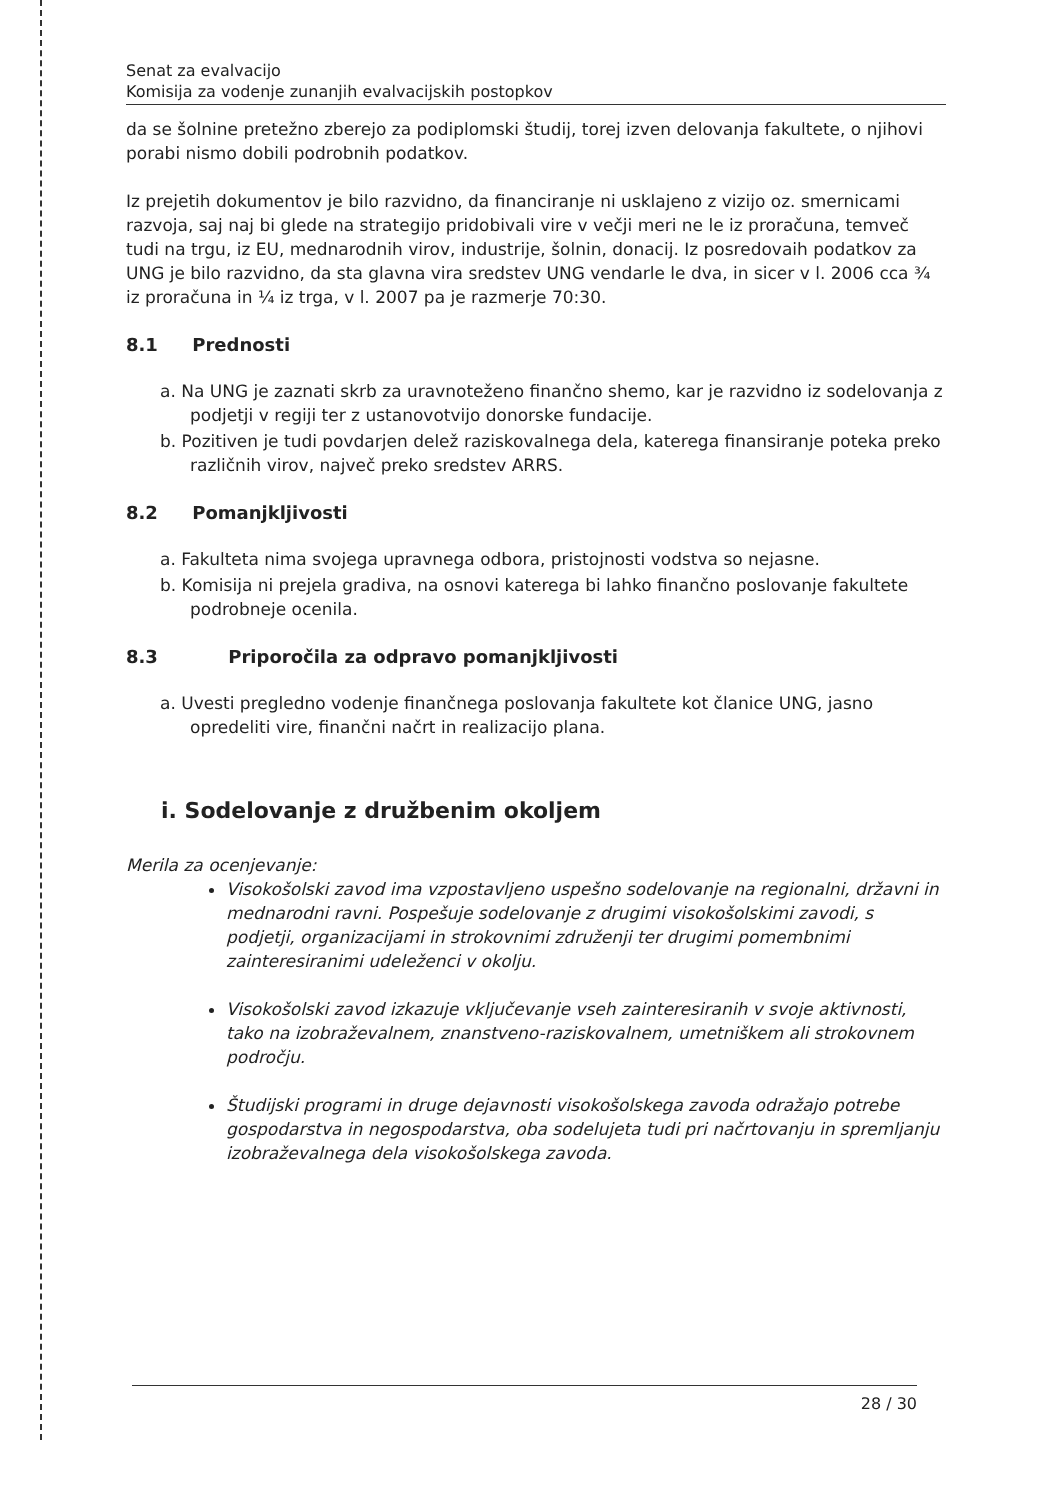Senat za evalvacijo
Komisija za vodenje zunanjih evalvacijskih postopkov
da se šolnine pretežno zberejo za podiplomski študij, torej izven delovanja fakultete, o njihovi porabi nismo dobili podrobnih podatkov.
Iz prejetih dokumentov je bilo razvidno, da financiranje ni usklajeno z vizijo oz. smernicami razvoja, saj naj bi glede na strategijo pridobivali vire v večji meri ne le iz proračuna, temveč tudi na trgu, iz EU, mednarodnih virov, industrije, šolnin, donacij. Iz posredovaih podatkov za UNG je bilo razvidno, da sta glavna vira sredstev UNG vendarle le dva, in sicer v l. 2006 cca ¾ iz proračuna in ¼ iz trga, v l. 2007 pa je razmerje 70:30.
8.1 Prednosti
a. Na UNG je zaznati skrb za uravnoteženo finančno shemo, kar je razvidno iz sodelovanja z podjetji v regiji ter z ustanovotvijo donorske fundacije.
b. Pozitiven je tudi povdarjen delež raziskovalnega dela, katerega finansiranje poteka preko različnih virov, največ preko sredstev ARRS.
8.2 Pomanjkljivosti
a. Fakulteta nima svojega upravnega odbora, pristojnosti vodstva so nejasne.
b. Komisija ni prejela gradiva, na osnovi katerega bi lahko finančno poslovanje fakultete podrobneje ocenila.
8.3 Priporočila za odpravo pomanjkljivosti
a. Uvesti pregledno vodenje finančnega poslovanja fakultete kot članice UNG, jasno opredeliti vire, finančni načrt in realizacijo plana.
i. Sodelovanje z družbenim okoljem
Merila za ocenjevanje:
Visokošolski zavod ima vzpostavljeno uspešno sodelovanje na regionalni, državni in mednarodni ravni. Pospešuje sodelovanje z drugimi visokošolskimi zavodi, s podjetji, organizacijami in strokovnimi združenji ter drugimi pomembnimi zainteresiranimi udeleženci v okolju.
Visokošolski zavod izkazuje vključevanje vseh zainteresiranih v svoje aktivnosti, tako na izobraževalnem, znanstveno-raziskovalnem, umetniškem ali strokovnem področju.
Študijski programi in druge dejavnosti visokošolskega zavoda odražajo potrebe gospodarstva in negospodarstva, oba sodelujeta tudi pri načrtovanju in spremljanju izobraževalnega dela visokošolskega zavoda.
28 / 30